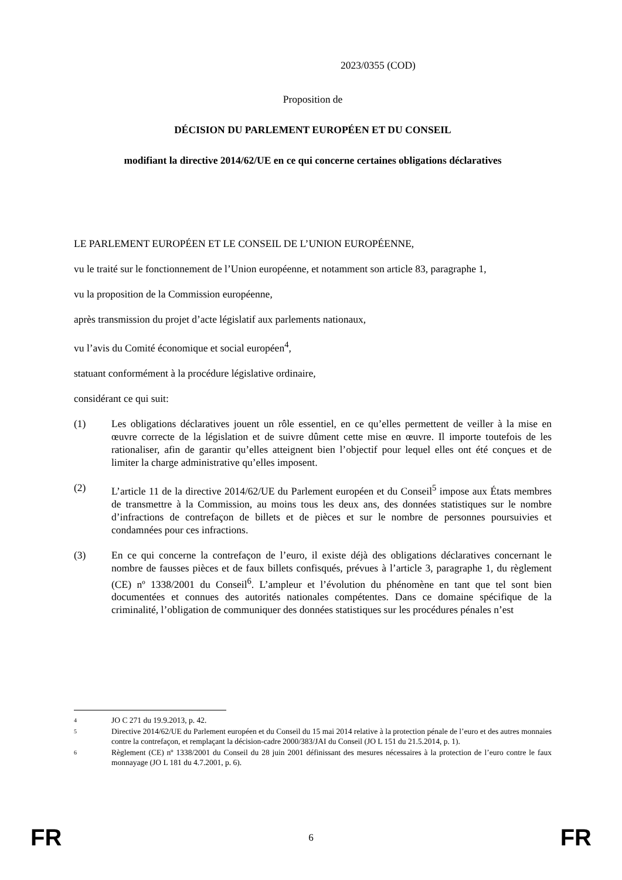2023/0355 (COD)
Proposition de
DÉCISION DU PARLEMENT EUROPÉEN ET DU CONSEIL
modifiant la directive 2014/62/UE en ce qui concerne certaines obligations déclaratives
LE PARLEMENT EUROPÉEN ET LE CONSEIL DE L’UNION EUROPÉENNE,
vu le traité sur le fonctionnement de l’Union européenne, et notamment son article 83, paragraphe 1,
vu la proposition de la Commission européenne,
après transmission du projet d’acte législatif aux parlements nationaux,
vu l’avis du Comité économique et social européen<sup>4</sup>,
statuant conformément à la procédure législative ordinaire,
considérant ce qui suit:
(1) Les obligations déclaratives jouent un rôle essentiel, en ce qu’elles permettent de veiller à la mise en œuvre correcte de la législation et de suivre dûment cette mise en œuvre. Il importe toutefois de les rationaliser, afin de garantir qu’elles atteignent bien l’objectif pour lequel elles ont été conçues et de limiter la charge administrative qu’elles imposent.
(2) L’article 11 de la directive 2014/62/UE du Parlement européen et du Conseil<sup>5</sup> impose aux États membres de transmettre à la Commission, au moins tous les deux ans, des données statistiques sur le nombre d’infractions de contrefaçon de billets et de pièces et sur le nombre de personnes poursuivies et condamnées pour ces infractions.
(3) En ce qui concerne la contrefaçon de l’euro, il existe déjà des obligations déclaratives concernant le nombre de fausses pièces et de faux billets confisqués, prévues à l’article 3, paragraphe 1, du règlement (CE) nº 1338/2001 du Conseil<sup>6</sup>. L’ampleur et l’évolution du phénomène en tant que tel sont bien documentées et connues des autorités nationales compétentes. Dans ce domaine spécifique de la criminalité, l’obligation de communiquer des données statistiques sur les procédures pénales n’est
4
JO C 271 du 19.9.2013, p. 42.
5
Directive 2014/62/UE du Parlement européen et du Conseil du 15 mai 2014 relative à la protection pénale de l’euro et des autres monnaies contre la contrefaçon, et remplaçant la décision-cadre 2000/383/JAI du Conseil (JO L 151 du 21.5.2014, p. 1).
6
Règlement (CE) nº 1338/2001 du Conseil du 28 juin 2001 définissant des mesures nécessaires à la protection de l’euro contre le faux monnayage (JO L 181 du 4.7.2001, p. 6).
FR 6 FR